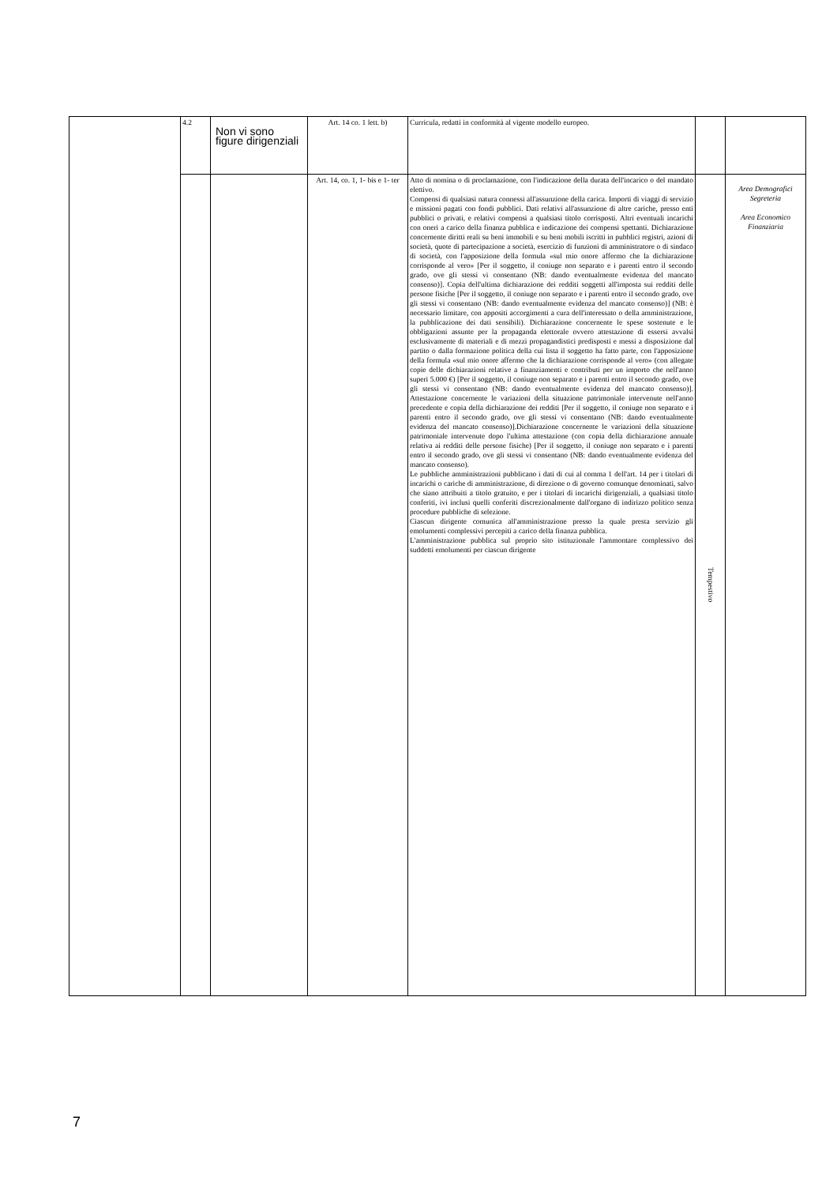| | 4.2 | Non vi sono figure dirigenziali | Art. 14 co. 1 lett. b) | Curricula, redatti in conformità al vigente modello europeo. | | |
| | | | Art. 14, co. 1, 1- bis e 1- ter | Atto di nomina o di proclamazione, con l'indicazione della durata dell'incarico o del mandato elettivo. Compensi di qualsiasi natura connessi all'assunzione della carica. Importi di viaggi di servizio e missioni pagati con fondi pubblici. Dati relativi all'assunzione di altre cariche, presso enti pubblici o privati, e relativi compensi a qualsiasi titolo corrisposti. Altri eventuali incarichi con oneri a carico della finanza pubblica e indicazione dei compensi spettanti. Dichiarazione concernente diritti reali su beni immobili e su beni mobili iscritti in pubblici registri, azioni di società, quote di partecipazione a società, esercizio di funzioni di amministratore o di sindaco di società, con l'apposizione della formula «sul mio onore affermo che la dichiarazione corrisponde al vero» [Per il soggetto, il coniuge non separato e i parenti entro il secondo grado, ove gli stessi vi consentano (NB: dando eventualmente evidenza del mancato consenso)]. Copia dell'ultima dichiarazione dei redditi soggetti all'imposta sui redditi delle persone fisiche [Per il soggetto, il coniuge non separato e i parenti entro il secondo grado, ove gli stessi vi consentano (NB: dando eventualmente evidenza del mancato consenso)] (NB: è necessario limitare, con appositi accorgimenti a cura dell'interessato o della amministrazione, la pubblicazione dei dati sensibili). Dichiarazione concernente le spese sostenute e le obbligazioni assunte per la propaganda elettorale ovvero attestazione di essersi avvalsi esclusivamente di materiali e di mezzi propagandistici predisposti e messi a disposizione dal partito o dalla formazione politica della cui lista il soggetto ha fatto parte, con l'apposizione della formula «sul mio onore affermo che la dichiarazione corrisponde al vero» (con allegate copie delle dichiarazioni relative a finanziamenti e contributi per un importo che nell'anno superi 5.000 €) [Per il soggetto, il coniuge non separato e i parenti entro il secondo grado, ove gli stessi vi consentano (NB: dando eventualmente evidenza del mancato consenso)]. Attestazione concernente le variazioni della situazione patrimoniale intervenute nell'anno precedente e copia della dichiarazione dei redditi [Per il soggetto, il coniuge non separato e i parenti entro il secondo grado, ove gli stessi vi consentano (NB: dando eventualmente evidenza del mancato consenso)].Dichiarazione concernente le variazioni della situazione patrimoniale intervenute dopo l'ultima attestazione (con copia della dichiarazione annuale relativa ai redditi delle persone fisiche) [Per il soggetto, il coniuge non separato e i parenti entro il secondo grado, ove gli stessi vi consentano (NB: dando eventualmente evidenza del mancato consenso). Le pubbliche amministrazioni pubblicano i dati di cui al comma 1 dell'art. 14 per i titolari di incarichi o cariche di amministrazione, di direzione o di governo comunque denominati, salvo che siano attribuiti a titolo gratuito, e per i titolari di incarichi dirigenziali, a qualsiasi titolo conferiti, ivi inclusi quelli conferiti discrezionalmente dall'organo di indirizzo politico senza procedure pubbliche di selezione. Ciascun dirigente comunica all'amministrazione presso la quale presta servizio gli emolumenti complessivi percepiti a carico della finanza pubblica. L'amministrazione pubblica sul proprio sito istituzionale l'ammontare complessivo dei suddetti emolumenti per ciascun dirigente | Tempestivo | Area Demografici Segreteria Area Economico Finanziaria |
7